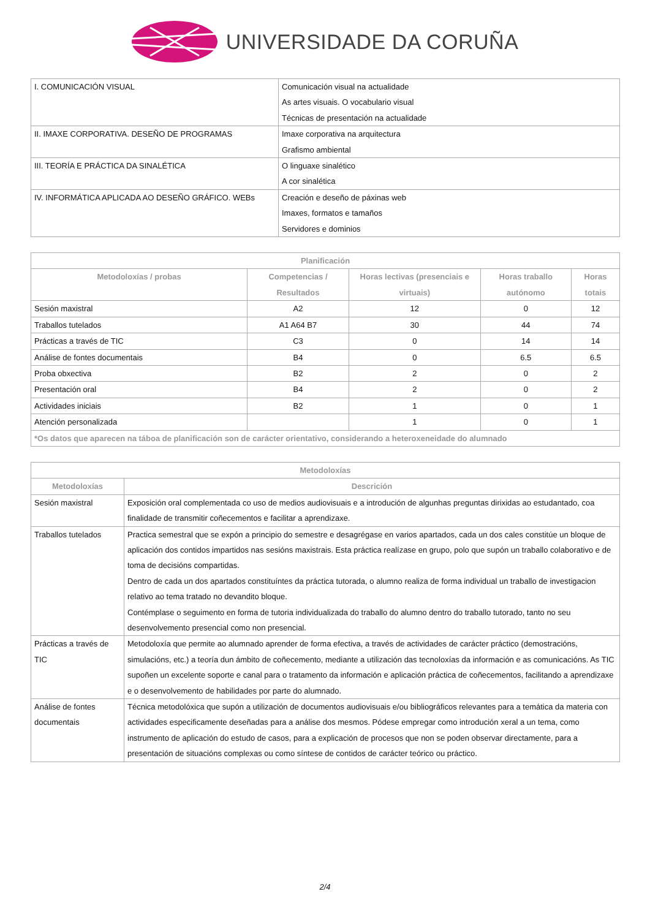UNIVERSIDADE DA CORUÑA
| I. COMUNICACIÓN VISUAL | Comunicación visual na actualidade As artes visuais. O vocabulario visual Técnicas de presentación na actualidade |
| II. IMAXE CORPORATIVA. DESEÑO DE PROGRAMAS | Imaxe corporativa na arquitectura Grafismo ambiental |
| III. TEORÍA E PRÁCTICA DA SINALÉTICA | O linguaxe sinalético A cor sinalética |
| IV. INFORMÁTICA APLICADA AO DESEÑO GRÁFICO. WEBs | Creación e deseño de páxinas web Imaxes, formatos e tamaños Servidores e dominios |
| Planificación | | | | |
| --- | --- | --- | --- | --- |
| Metodoloxías / probas | Competencias / Resultados | Horas lectivas (presenciais e virtuais) | Horas traballo autónomo | Horas totais |
| Sesión maxistral | A2 | 12 | 0 | 12 |
| Traballos tutelados | A1 A64 B7 | 30 | 44 | 74 |
| Prácticas a través de TIC | C3 | 0 | 14 | 14 |
| Análise de fontes documentais | B4 | 0 | 6.5 | 6.5 |
| Proba obxectiva | B2 | 2 | 0 | 2 |
| Presentación oral | B4 | 2 | 0 | 2 |
| Actividades iniciais | B2 | 1 | 0 | 1 |
| Atención personalizada | | 1 | 0 | 1 |
| *Os datos que aparecen na táboa de planificación son de carácter orientativo, considerando a heteroxeneidade do alumnado | | | | |
| Metodoloxías | |
| --- | --- |
| Metodoloxías | Descrición |
| Sesión maxistral | Exposición oral complementada co uso de medios audiovisuais e a introdución de algunhas preguntas dirixidas ao estudantado, coa finalidade de transmitir coñecementos e facilitar a aprendizaxe. |
| Traballos tutelados | Practica semestral que se expón a principio do semestre e desagrégase en varios apartados, cada un dos cales constitúe un bloque de aplicación dos contidos impartidos nas sesións maxistrais. Esta práctica realízase en grupo, polo que supón un traballo colaborativo e de toma de decisións compartidas. Dentro de cada un dos apartados constituíntes da práctica tutorada, o alumno realiza de forma individual un traballo de investigacion relativo ao tema tratado no devandito bloque. Contémplase o seguimento en forma de tutoria individualizada do traballo do alumno dentro do traballo tutorado, tanto no seu desenvolvemento presencial como non presencial. |
| Prácticas a través de TIC | Metodoloxía que permite ao alumnado aprender de forma efectiva, a través de actividades de carácter práctico (demostracións, simulacións, etc.) a teoría dun ámbito de coñecemento, mediante a utilización das tecnoloxías da información e as comunicacións. As TIC supoñen un excelente soporte e canal para o tratamento da información e aplicación práctica de coñecementos, facilitando a aprendizaxe e o desenvolvemento de habilidades por parte do alumnado. |
| Análise de fontes documentais | Técnica metodolóxica que supón a utilización de documentos audiovisuais e/ou bibliográficos relevantes para a temática da materia con actividades especificamente deseñadas para a análise dos mesmos. Pódese empregar como introdución xeral a un tema, como instrumento de aplicación do estudo de casos, para a explicación de procesos que non se poden observar directamente, para a presentación de situacións complexas ou como síntese de contidos de carácter teórico ou práctico. |
2/4